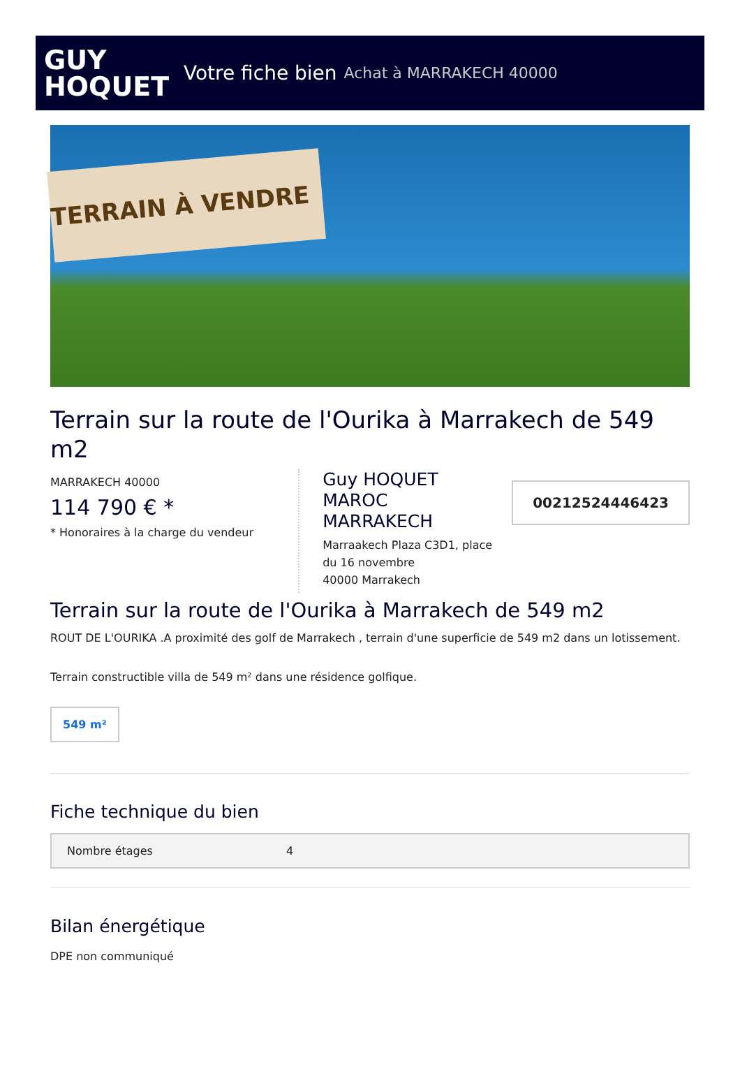GUY
HOQUET
Votre fiche bien Achat à MARRAKECH 40000
TERRAIN À VENDRE
Terrain sur la route de l'Ourika à Marrakech de 549 m2
MARRAKECH 40000
114 790 € *
* Honoraires à la charge du vendeur
Guy HOQUET MAROC MARRAKECH
Marraakech Plaza C3D1, place du 16 novembre
40000 Marrakech
00212524446423
Terrain sur la route de l'Ourika à Marrakech de 549 m2
ROUT DE L'OURIKA .A proximité des golf de Marrakech , terrain d'une superficie de 549 m2 dans un lotissement.
Terrain constructible villa de 549 m² dans une résidence golfique.
549 m²
Fiche technique du bien
| Nombre étages | 4 |
Bilan énergétique
DPE non communiqué